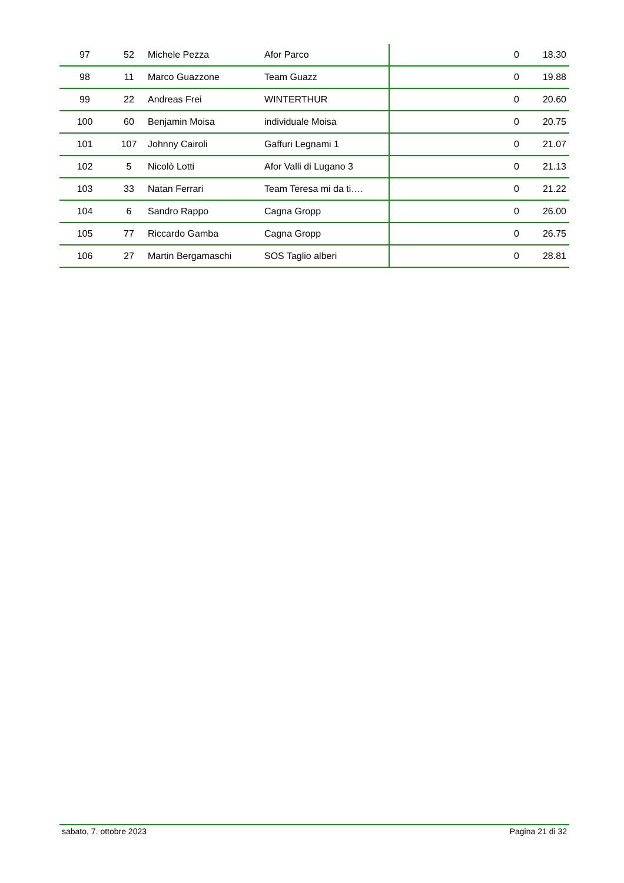| 97 | 52 | Michele Pezza | Afor Parco | 0 | 18.30 |
| 98 | 11 | Marco Guazzone | Team Guazz | 0 | 19.88 |
| 99 | 22 | Andreas Frei | WINTERTHUR | 0 | 20.60 |
| 100 | 60 | Benjamin Moisa | individuale Moisa | 0 | 20.75 |
| 101 | 107 | Johnny Cairoli | Gaffuri Legnami 1 | 0 | 21.07 |
| 102 | 5 | Nicolò Lotti | Afor Valli di Lugano 3 | 0 | 21.13 |
| 103 | 33 | Natan Ferrari | Team Teresa mi da ti…. | 0 | 21.22 |
| 104 | 6 | Sandro Rappo | Cagna Gropp | 0 | 26.00 |
| 105 | 77 | Riccardo Gamba | Cagna Gropp | 0 | 26.75 |
| 106 | 27 | Martin Bergamaschi | SOS Taglio alberi | 0 | 28.81 |
sabato, 7. ottobre 2023 Pagina 21 di 32